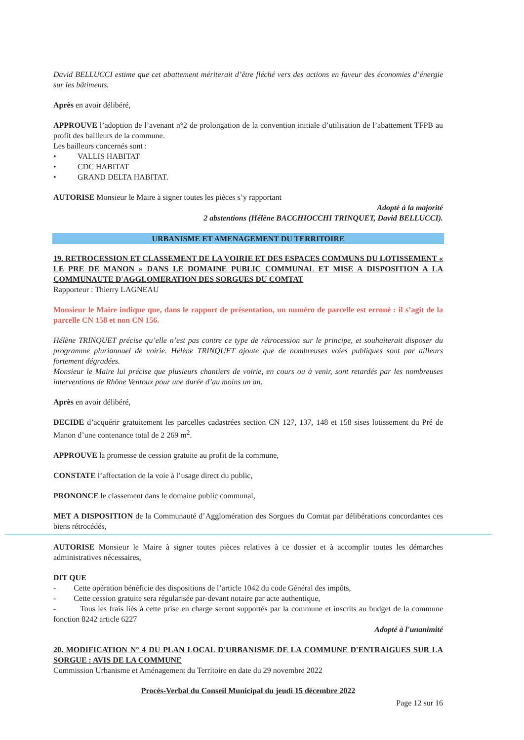David BELLUCCI estime que cet abattement mériterait d’être fléché vers des actions en faveur des économies d’énergie sur les bâtiments.
Après en avoir délibéré,
APPROUVE l’adoption de l’avenant n°2 de prolongation de la convention initiale d’utilisation de l’abattement TFPB au profit des bailleurs de la commune.
Les bailleurs concernés sont :
• VALLIS HABITAT
• CDC HABITAT
• GRAND DELTA HABITAT.
AUTORISE Monsieur le Maire à signer toutes les pièces s’y rapportant
Adopté à la majorité
2 abstentions (Hélène BACCHIOCCHI TRINQUET, David BELLUCCI).
URBANISME ET AMENAGEMENT DU TERRITOIRE
19. RETROCESSION ET CLASSEMENT DE LA VOIRIE ET DES ESPACES COMMUNS DU LOTISSEMENT « LE PRE DE MANON » DANS LE DOMAINE PUBLIC COMMUNAL ET MISE A DISPOSITION A LA COMMUNAUTE D'AGGLOMERATION DES SORGUES DU COMTAT
Rapporteur : Thierry LAGNEAU
Monsieur le Maire indique que, dans le rapport de présentation, un numéro de parcelle est erroné : il s’agit de la parcelle CN 158 et non CN 156.
Hélène TRINQUET précise qu’elle n’est pas contre ce type de rétrocession sur le principe, et souhaiterait disposer du programme pluriannuel de voirie. Hélène TRINQUET ajoute que de nombreuses voies publiques sont par ailleurs fortement dégradées.
Monsieur le Maire lui précise que plusieurs chantiers de voirie, en cours ou à venir, sont retardés par les nombreuses interventions de Rhône Ventoux pour une durée d’au moins un an.
Après en avoir délibéré,
DECIDE d’acquérir gratuitement les parcelles cadastrées section CN 127, 137, 148 et 158 sises lotissement du Pré de Manon d’une contenance total de 2 269 m<sup>2</sup>.
APPROUVE la promesse de cession gratuite au profit de la commune,
CONSTATE l’affectation de la voie à l’usage direct du public,
PRONONCE le classement dans le domaine public communal,
MET A DISPOSITION de la Communauté d’Agglomération des Sorgues du Comtat par délibérations concordantes ces biens rétrocédés,
AUTORISE Monsieur le Maire à signer toutes pièces relatives à ce dossier et à accomplir toutes les démarches administratives nécessaires,
DIT QUE
- Cette opération bénéficie des dispositions de l’article 1042 du code Général des impôts,
- Cette cession gratuite sera régularisée par-devant notaire par acte authentique,
- Tous les frais liés à cette prise en charge seront supportés par la commune et inscrits au budget de la commune fonction 8242 article 6227
Adopté à l'unanimité
20. MODIFICATION N° 4 DU PLAN LOCAL D'URBANISME DE LA COMMUNE D'ENTRAIGUES SUR LA SORGUE : AVIS DE LA COMMUNE
Commission Urbanisme et Aménagement du Territoire en date du 29 novembre 2022
Procès-Verbal du Conseil Municipal du jeudi 15 décembre 2022
Page 12 sur 16